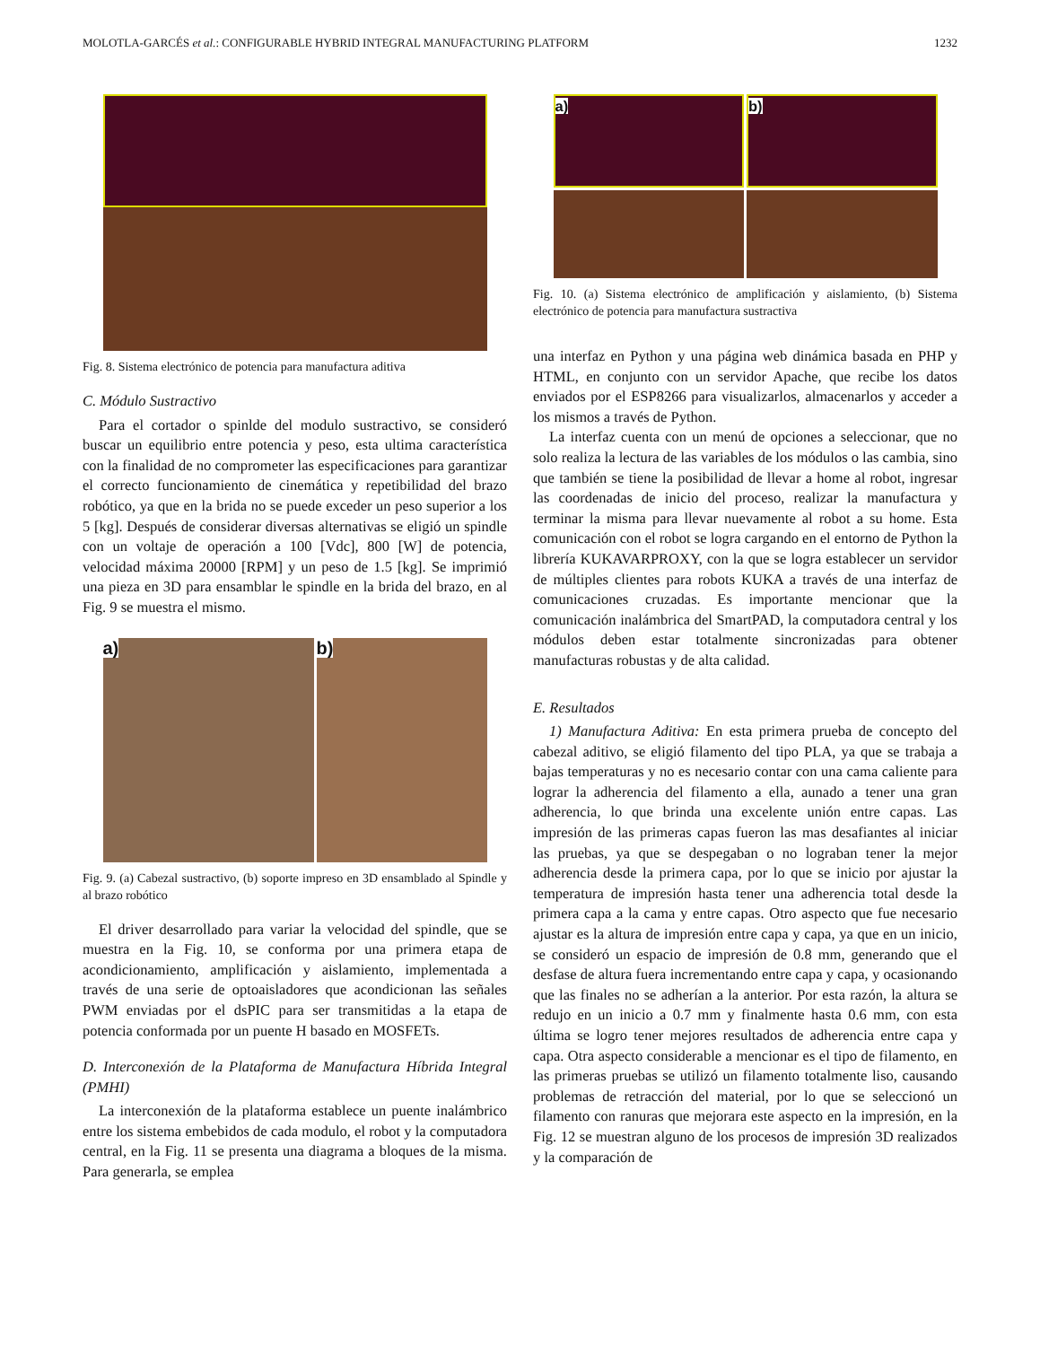MOLOTLA-GARCÉS et al.: CONFIGURABLE HYBRID INTEGRAL MANUFACTURING PLATFORM 1232
Fig. 8. Sistema electrónico de potencia para manufactura aditiva
C. Módulo Sustractivo
Para el cortador o spinlde del modulo sustractivo, se consideró buscar un equilibrio entre potencia y peso, esta ultima característica con la finalidad de no comprometer las especificaciones para garantizar el correcto funcionamiento de cinemática y repetibilidad del brazo robótico, ya que en la brida no se puede exceder un peso superior a los 5 [kg]. Después de considerar diversas alternativas se eligió un spindle con un voltaje de operación a 100 [Vdc], 800 [W] de potencia, velocidad máxima 20000 [RPM] y un peso de 1.5 [kg]. Se imprimió una pieza en 3D para ensamblar le spindle en la brida del brazo, en al Fig. 9 se muestra el mismo.
a) b)
Fig. 9. (a) Cabezal sustractivo, (b) soporte impreso en 3D ensamblado al Spindle y al brazo robótico
El driver desarrollado para variar la velocidad del spindle, que se muestra en la Fig. 10, se conforma por una primera etapa de acondicionamiento, amplificación y aislamiento, implementada a través de una serie de optoaisladores que acondicionan las señales PWM enviadas por el dsPIC para ser transmitidas a la etapa de potencia conformada por un puente H basado en MOSFETs.
D. Interconexión de la Plataforma de Manufactura Híbrida Integral (PMHI)
La interconexión de la plataforma establece un puente inalámbrico entre los sistema embebidos de cada modulo, el robot y la computadora central, en la Fig. 11 se presenta una diagrama a bloques de la misma. Para generarla, se emplea
a) b)
Fig. 10. (a) Sistema electrónico de amplificación y aislamiento, (b) Sistema electrónico de potencia para manufactura sustractiva
una interfaz en Python y una página web dinámica basada en PHP y HTML, en conjunto con un servidor Apache, que recibe los datos enviados por el ESP8266 para visualizarlos, almacenarlos y acceder a los mismos a través de Python.
La interfaz cuenta con un menú de opciones a seleccionar, que no solo realiza la lectura de las variables de los módulos o las cambia, sino que también se tiene la posibilidad de llevar a home al robot, ingresar las coordenadas de inicio del proceso, realizar la manufactura y terminar la misma para llevar nuevamente al robot a su home. Esta comunicación con el robot se logra cargando en el entorno de Python la librería KUKAVARPROXY, con la que se logra establecer un servidor de múltiples clientes para robots KUKA a través de una interfaz de comunicaciones cruzadas. Es importante mencionar que la comunicación inalámbrica del SmartPAD, la computadora central y los módulos deben estar totalmente sincronizadas para obtener manufacturas robustas y de alta calidad.
E. Resultados
1) Manufactura Aditiva: En esta primera prueba de concepto del cabezal aditivo, se eligió filamento del tipo PLA, ya que se trabaja a bajas temperaturas y no es necesario contar con una cama caliente para lograr la adherencia del filamento a ella, aunado a tener una gran adherencia, lo que brinda una excelente unión entre capas. Las impresión de las primeras capas fueron las mas desafiantes al iniciar las pruebas, ya que se despegaban o no lograban tener la mejor adherencia desde la primera capa, por lo que se inicio por ajustar la temperatura de impresión hasta tener una adherencia total desde la primera capa a la cama y entre capas. Otro aspecto que fue necesario ajustar es la altura de impresión entre capa y capa, ya que en un inicio, se consideró un espacio de impresión de 0.8 mm, generando que el desfase de altura fuera incrementando entre capa y capa, y ocasionando que las finales no se adherían a la anterior. Por esta razón, la altura se redujo en un inicio a 0.7 mm y finalmente hasta 0.6 mm, con esta última se logro tener mejores resultados de adherencia entre capa y capa. Otra aspecto considerable a mencionar es el tipo de filamento, en las primeras pruebas se utilizó un filamento totalmente liso, causando problemas de retracción del material, por lo que se seleccionó un filamento con ranuras que mejorara este aspecto en la impresión, en la Fig. 12 se muestran alguno de los procesos de impresión 3D realizados y la comparación de